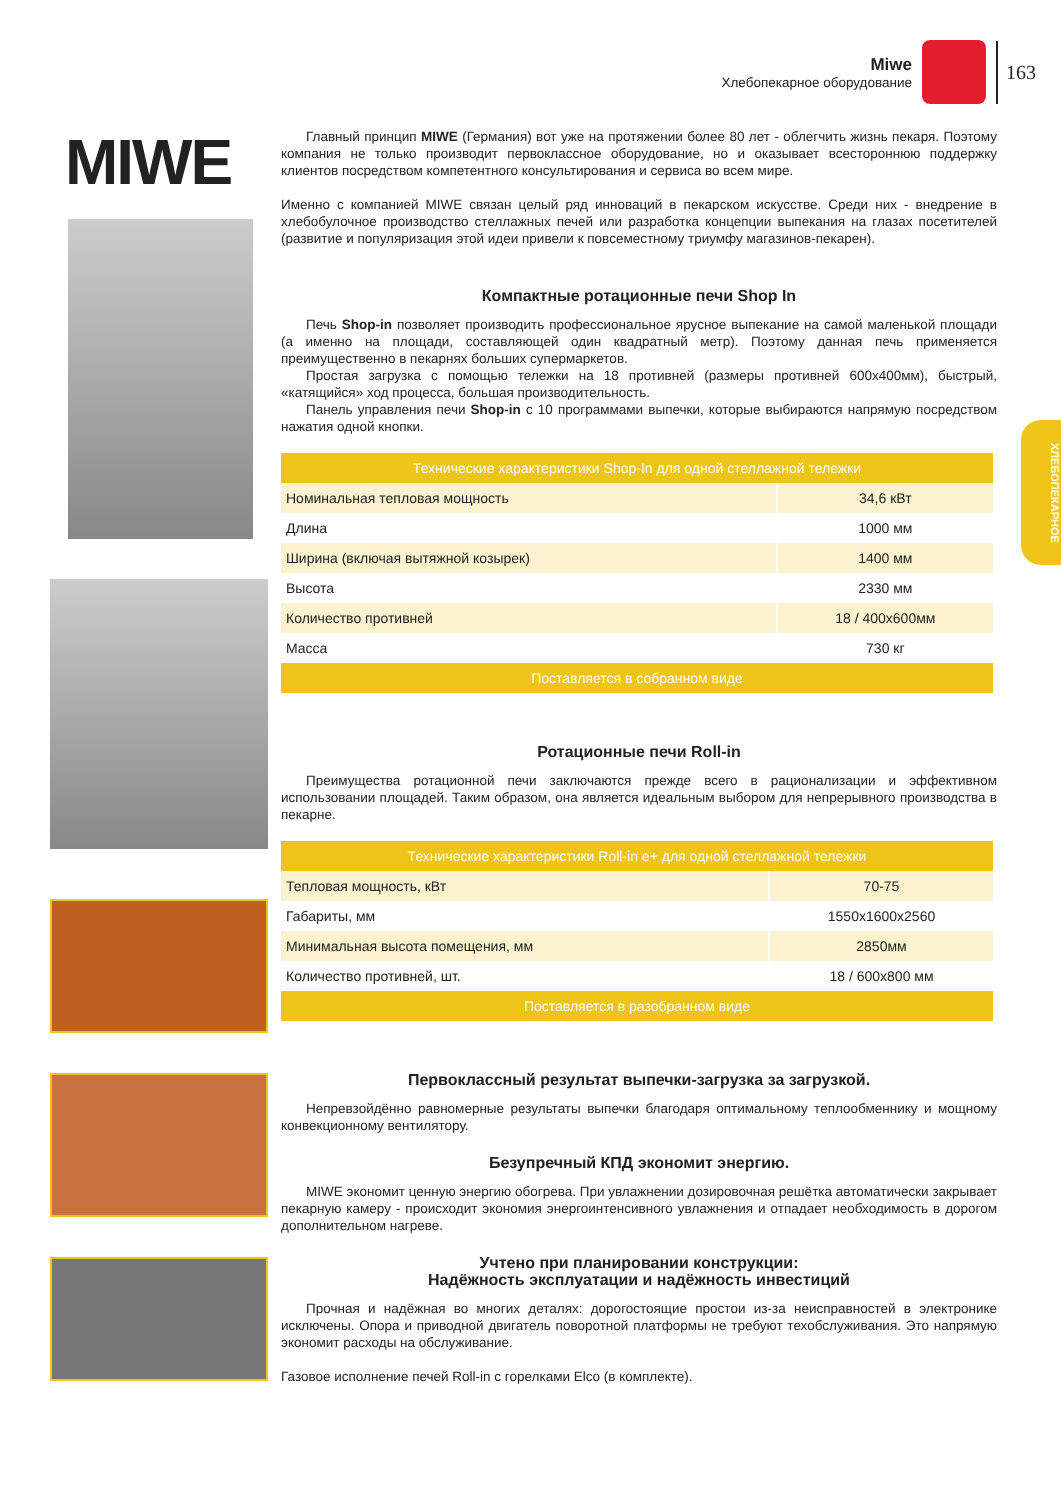Miwe
Хлебопекарное оборудование
163
ХЛЕБОПЕКАРНОЕ
MIWE
Главный принцип MIWE (Германия) вот уже на протяжении более 80 лет - облегчить жизнь пекаря. Поэтому компания не только производит первоклассное оборудование, но и оказывает всестороннюю поддержку клиентов посредством компетентного консультирования и сервиса во всем мире.
Именно с компанией MIWE связан целый ряд инноваций в пекарском искусстве. Среди них - внедрение в хлебобулочное производство стеллажных печей или разработка концепции выпекания на глазах посетителей (развитие и популяризация этой идеи привели к повсеместному триумфу магазинов-пекарен).
Компактные ротационные печи Shop In
Печь Shop-in позволяет производить профессиональное ярусное выпекание на самой маленькой площади (а именно на площади, составляющей один квадратный метр). Поэтому данная печь применяется преимущественно в пекарнях больших супермаркетов.
Простая загрузка с помощью тележки на 18 противней (размеры противней 600х400мм), быстрый, «катящийся» ход процесса, большая производительность.
Панель управления печи Shop-in с 10 программами выпечки, которые выбираются напрямую посредством нажатия одной кнопки.
| Технические характеристики Shop-In для одной стеллажной тележки | |
| --- | --- |
| Номинальная тепловая мощность | 34,6 кВт |
| Длина | 1000 мм |
| Ширина (включая вытяжной козырек) | 1400 мм |
| Высота | 2330 мм |
| Количество противней | 18 / 400х600мм |
| Масса | 730 кг |
| Поставляется в собранном виде | |
Ротационные печи Roll-in
Преимущества ротационной печи заключаются прежде всего в рационализации и эффективном использовании площадей. Таким образом, она является идеальным выбором для непрерывного производства в пекарне.
| Технические характеристики Roll-in e+ для одной стеллажной тележки | |
| --- | --- |
| Тепловая мощность, кВт | 70-75 |
| Габариты, мм | 1550х1600х2560 |
| Минимальная высота помещения, мм | 2850мм |
| Количество противней, шт. | 18 / 600х800 мм |
| Поставляется в разобранном виде | |
Первоклассный результат выпечки-загрузка за загрузкой.
Непревзойдённо равномерные результаты выпечки благодаря оптимальному теплообменнику и мощному конвекционному вентилятору.
Безупречный КПД экономит энергию.
MIWE экономит ценную энергию обогрева. При увлажнении дозировочная решётка автоматически закрывает пекарную камеру - происходит экономия энергоинтенсивного увлажнения и отпадает необходимость в дорогом дополнительном нагреве.
Учтено при планировании конструкции:
Надёжность эксплуатации и надёжность инвестиций
Прочная и надёжная во многих деталях: дорогостоящие простои из-за неисправностей в электронике исключены. Опора и приводной двигатель поворотной платформы не требуют техобслуживания. Это напрямую экономит расходы на обслуживание.
Газовое исполнение печей Roll-in с горелками Elco (в комплекте).